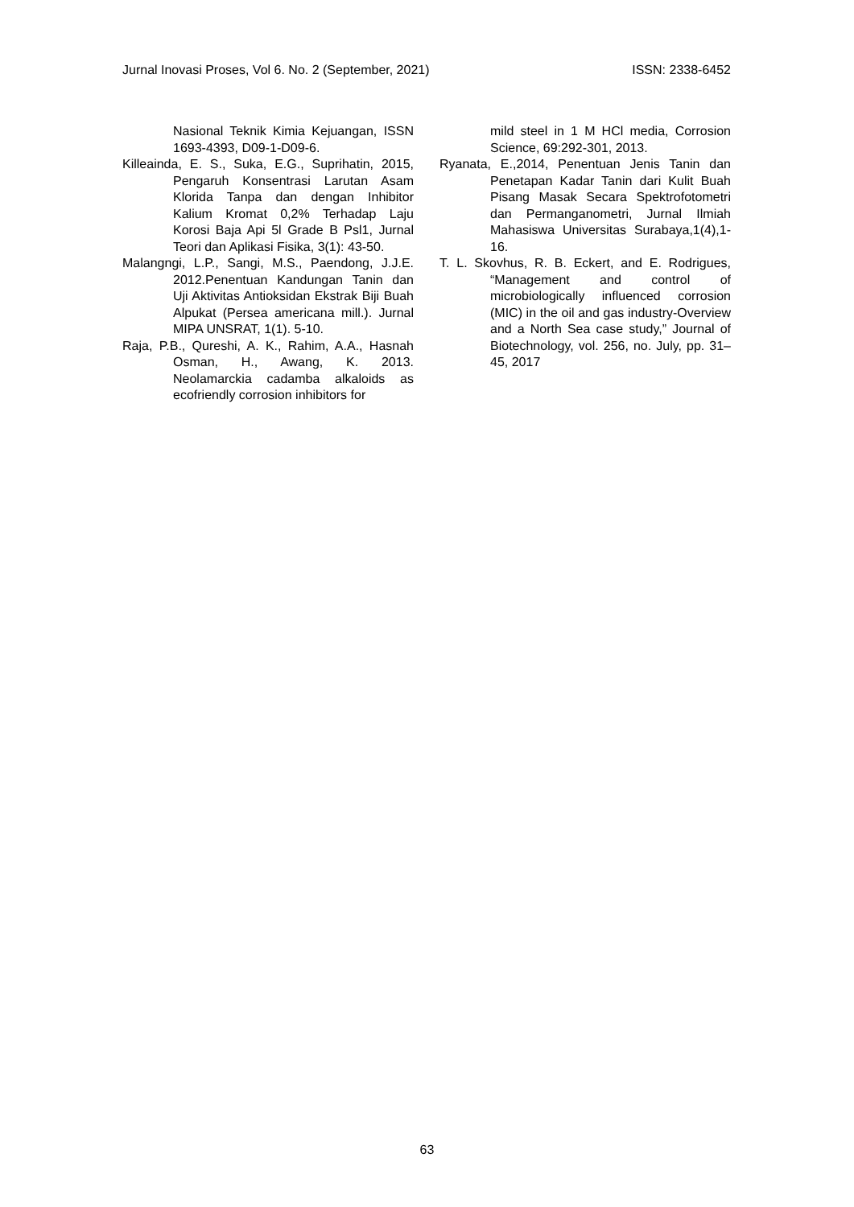Jurnal Inovasi Proses, Vol 6. No. 2 (September, 2021) ISSN: 2338-6452
Nasional Teknik Kimia Kejuangan, ISSN 1693-4393, D09-1-D09-6.
Killeainda, E. S., Suka, E.G., Suprihatin, 2015, Pengaruh Konsentrasi Larutan Asam Klorida Tanpa dan dengan Inhibitor Kalium Kromat 0,2% Terhadap Laju Korosi Baja Api 5l Grade B Psl1, Jurnal Teori dan Aplikasi Fisika, 3(1): 43-50.
Malangngi, L.P., Sangi, M.S., Paendong, J.J.E. 2012.Penentuan Kandungan Tanin dan Uji Aktivitas Antioksidan Ekstrak Biji Buah Alpukat (Persea americana mill.). Jurnal MIPA UNSRAT, 1(1). 5-10.
Raja, P.B., Qureshi, A. K., Rahim, A.A., Hasnah Osman, H., Awang, K. 2013. Neolamarckia cadamba alkaloids as ecofriendly corrosion inhibitors for
mild steel in 1 M HCl media, Corrosion Science, 69:292-301, 2013.
Ryanata, E.,2014, Penentuan Jenis Tanin dan Penetapan Kadar Tanin dari Kulit Buah Pisang Masak Secara Spektrofotometri dan Permanganometri, Jurnal Ilmiah Mahasiswa Universitas Surabaya,1(4),1-16.
T. L. Skovhus, R. B. Eckert, and E. Rodrigues, “Management and control of microbiologically influenced corrosion (MIC) in the oil and gas industry-Overview and a North Sea case study,” Journal of Biotechnology, vol. 256, no. July, pp. 31–45, 2017
63